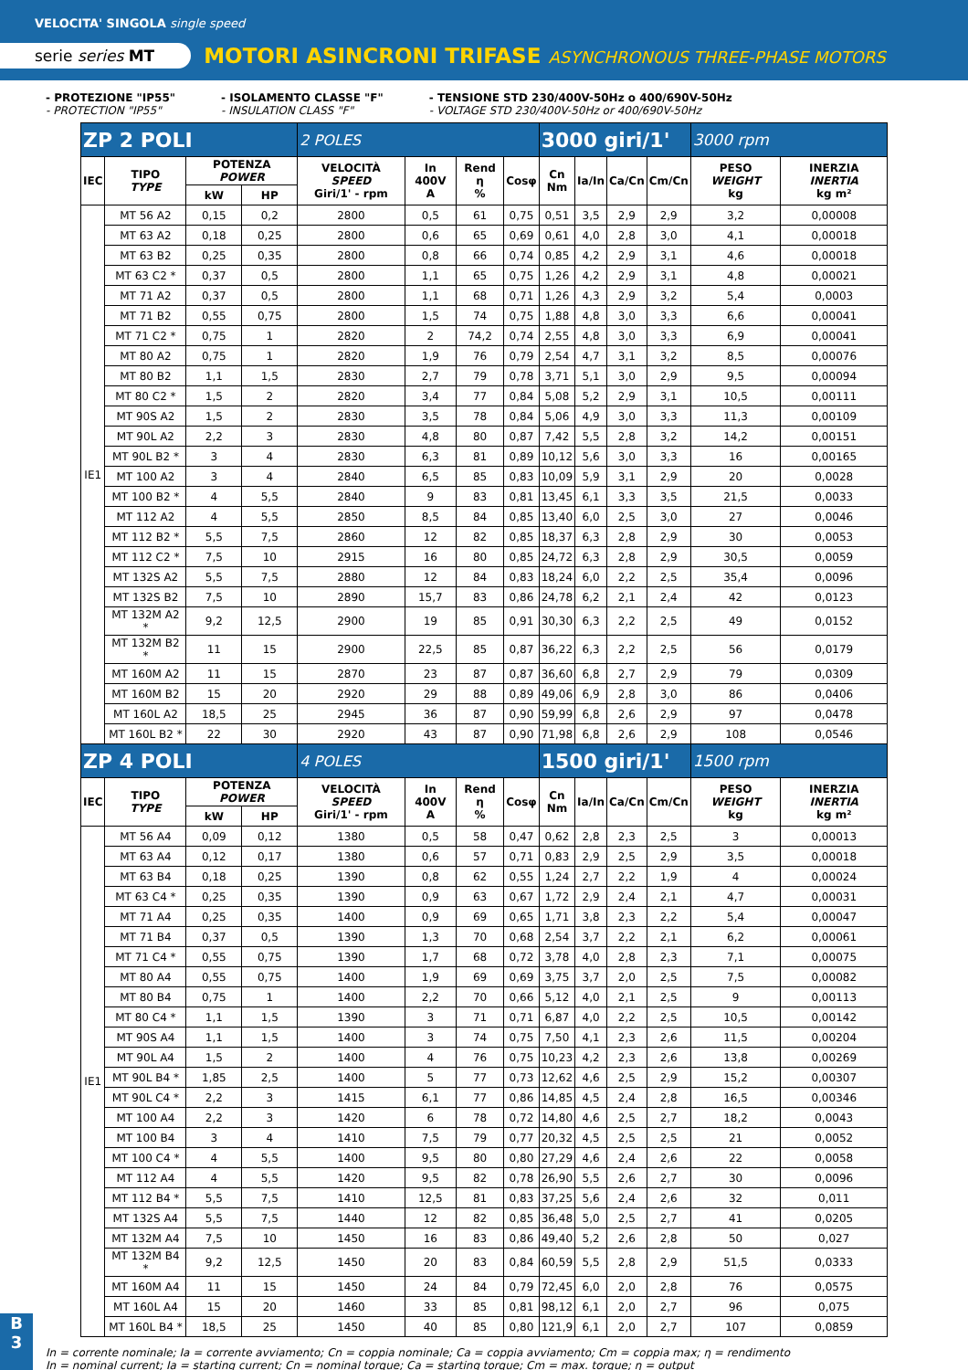VELOCITA' SINGOLA single speed
serie series MT MOTORI ASINCRONI TRIFASE ASYNCHRONOUS THREE-PHASE MOTORS
- PROTEZIONE "IP55"
- PROTECTION "IP55"
- ISOLAMENTO CLASSE "F"
- INSULATION CLASS "F"
- TENSIONE STD 230/400V-50Hz o 400/690V-50Hz
- VOLTAGE STD 230/400V-50Hz or 400/690V-50Hz
| ZP 2 POLI | | | | 2 POLES | | | | 3000 giri/1' | | | | 3000 rpm | |
| IEC | TIPO TYPE | POTENZA POWER | | VELOCITÀ SPEED Giri/1' - rpm | In 400V A | Rend η % | Cosφ | Cn Nm | Ia/In | Ca/Cn | Cm/Cn | PESO WEIGHT kg | INERZIA INERTIA kg m² |
| | | kW | HP | | | | | | | | | | |
| IE1 | MT 56 A2 | 0,15 | 0,2 | 2800 | 0,5 | 61 | 0,75 | 0,51 | 3,5 | 2,9 | 2,9 | 3,2 | 0,00008 |
| | MT 63 A2 | 0,18 | 0,25 | 2800 | 0,6 | 65 | 0,69 | 0,61 | 4,0 | 2,8 | 3,0 | 4,1 | 0,00018 |
| | MT 63 B2 | 0,25 | 0,35 | 2800 | 0,8 | 66 | 0,74 | 0,85 | 4,2 | 2,9 | 3,1 | 4,6 | 0,00018 |
| | MT 63 C2 * | 0,37 | 0,5 | 2800 | 1,1 | 65 | 0,75 | 1,26 | 4,2 | 2,9 | 3,1 | 4,8 | 0,00021 |
| | MT 71 A2 | 0,37 | 0,5 | 2800 | 1,1 | 68 | 0,71 | 1,26 | 4,3 | 2,9 | 3,2 | 5,4 | 0,0003 |
| | MT 71 B2 | 0,55 | 0,75 | 2800 | 1,5 | 74 | 0,75 | 1,88 | 4,8 | 3,0 | 3,3 | 6,6 | 0,00041 |
| | MT 71 C2 * | 0,75 | 1 | 2820 | 2 | 74,2 | 0,74 | 2,55 | 4,8 | 3,0 | 3,3 | 6,9 | 0,00041 |
| | MT 80 A2 | 0,75 | 1 | 2820 | 1,9 | 76 | 0,79 | 2,54 | 4,7 | 3,1 | 3,2 | 8,5 | 0,00076 |
| | MT 80 B2 | 1,1 | 1,5 | 2830 | 2,7 | 79 | 0,78 | 3,71 | 5,1 | 3,0 | 2,9 | 9,5 | 0,00094 |
| | MT 80 C2 * | 1,5 | 2 | 2820 | 3,4 | 77 | 0,84 | 5,08 | 5,2 | 2,9 | 3,1 | 10,5 | 0,00111 |
| | MT 90S A2 | 1,5 | 2 | 2830 | 3,5 | 78 | 0,84 | 5,06 | 4,9 | 3,0 | 3,3 | 11,3 | 0,00109 |
| | MT 90L A2 | 2,2 | 3 | 2830 | 4,8 | 80 | 0,87 | 7,42 | 5,5 | 2,8 | 3,2 | 14,2 | 0,00151 |
| | MT 90L B2 * | 3 | 4 | 2830 | 6,3 | 81 | 0,89 | 10,12 | 5,6 | 3,0 | 3,3 | 16 | 0,00165 |
| | MT 100 A2 | 3 | 4 | 2840 | 6,5 | 85 | 0,83 | 10,09 | 5,9 | 3,1 | 2,9 | 20 | 0,0028 |
| | MT 100 B2 * | 4 | 5,5 | 2840 | 9 | 83 | 0,81 | 13,45 | 6,1 | 3,3 | 3,5 | 21,5 | 0,0033 |
| | MT 112 A2 | 4 | 5,5 | 2850 | 8,5 | 84 | 0,85 | 13,40 | 6,0 | 2,5 | 3,0 | 27 | 0,0046 |
| | MT 112 B2 * | 5,5 | 7,5 | 2860 | 12 | 82 | 0,85 | 18,37 | 6,3 | 2,8 | 2,9 | 30 | 0,0053 |
| | MT 112 C2 * | 7,5 | 10 | 2915 | 16 | 80 | 0,85 | 24,72 | 6,3 | 2,8 | 2,9 | 30,5 | 0,0059 |
| | MT 132S A2 | 5,5 | 7,5 | 2880 | 12 | 84 | 0,83 | 18,24 | 6,0 | 2,2 | 2,5 | 35,4 | 0,0096 |
| | MT 132S B2 | 7,5 | 10 | 2890 | 15,7 | 83 | 0,86 | 24,78 | 6,2 | 2,1 | 2,4 | 42 | 0,0123 |
| | MT 132M A2 * | 9,2 | 12,5 | 2900 | 19 | 85 | 0,91 | 30,30 | 6,3 | 2,2 | 2,5 | 49 | 0,0152 |
| | MT 132M B2 * | 11 | 15 | 2900 | 22,5 | 85 | 0,87 | 36,22 | 6,3 | 2,2 | 2,5 | 56 | 0,0179 |
| | MT 160M A2 | 11 | 15 | 2870 | 23 | 87 | 0,87 | 36,60 | 6,8 | 2,7 | 2,9 | 79 | 0,0309 |
| | MT 160M B2 | 15 | 20 | 2920 | 29 | 88 | 0,89 | 49,06 | 6,9 | 2,8 | 3,0 | 86 | 0,0406 |
| | MT 160L A2 | 18,5 | 25 | 2945 | 36 | 87 | 0,90 | 59,99 | 6,8 | 2,6 | 2,9 | 97 | 0,0478 |
| | MT 160L B2 * | 22 | 30 | 2920 | 43 | 87 | 0,90 | 71,98 | 6,8 | 2,6 | 2,9 | 108 | 0,0546 |
| ZP 4 POLI | | | | 4 POLES | | | | 1500 giri/1' | | | | 1500 rpm | |
| IEC | TIPO TYPE | POTENZA POWER | | VELOCITÀ SPEED Giri/1' - rpm | In 400V A | Rend η % | Cosφ | Cn Nm | Ia/In | Ca/Cn | Cm/Cn | PESO WEIGHT kg | INERZIA INERTIA kg m² |
| | | kW | HP | | | | | | | | | | |
| IE1 | MT 56 A4 | 0,09 | 0,12 | 1380 | 0,5 | 58 | 0,47 | 0,62 | 2,8 | 2,3 | 2,5 | 3 | 0,00013 |
| | MT 63 A4 | 0,12 | 0,17 | 1380 | 0,6 | 57 | 0,71 | 0,83 | 2,9 | 2,5 | 2,9 | 3,5 | 0,00018 |
| | MT 63 B4 | 0,18 | 0,25 | 1390 | 0,8 | 62 | 0,55 | 1,24 | 2,7 | 2,2 | 1,9 | 4 | 0,00024 |
| | MT 63 C4 * | 0,25 | 0,35 | 1390 | 0,9 | 63 | 0,67 | 1,72 | 2,9 | 2,4 | 2,1 | 4,7 | 0,00031 |
| | MT 71 A4 | 0,25 | 0,35 | 1400 | 0,9 | 69 | 0,65 | 1,71 | 3,8 | 2,3 | 2,2 | 5,4 | 0,00047 |
| | MT 71 B4 | 0,37 | 0,5 | 1390 | 1,3 | 70 | 0,68 | 2,54 | 3,7 | 2,2 | 2,1 | 6,2 | 0,00061 |
| | MT 71 C4 * | 0,55 | 0,75 | 1390 | 1,7 | 68 | 0,72 | 3,78 | 4,0 | 2,8 | 2,3 | 7,1 | 0,00075 |
| | MT 80 A4 | 0,55 | 0,75 | 1400 | 1,9 | 69 | 0,69 | 3,75 | 3,7 | 2,0 | 2,5 | 7,5 | 0,00082 |
| | MT 80 B4 | 0,75 | 1 | 1400 | 2,2 | 70 | 0,66 | 5,12 | 4,0 | 2,1 | 2,5 | 9 | 0,00113 |
| | MT 80 C4 * | 1,1 | 1,5 | 1390 | 3 | 71 | 0,71 | 6,87 | 4,0 | 2,2 | 2,5 | 10,5 | 0,00142 |
| | MT 90S A4 | 1,1 | 1,5 | 1400 | 3 | 74 | 0,75 | 7,50 | 4,1 | 2,3 | 2,6 | 11,5 | 0,00204 |
| | MT 90L A4 | 1,5 | 2 | 1400 | 4 | 76 | 0,75 | 10,23 | 4,2 | 2,3 | 2,6 | 13,8 | 0,00269 |
| | MT 90L B4 * | 1,85 | 2,5 | 1400 | 5 | 77 | 0,73 | 12,62 | 4,6 | 2,5 | 2,9 | 15,2 | 0,00307 |
| | MT 90L C4 * | 2,2 | 3 | 1415 | 6,1 | 77 | 0,86 | 14,85 | 4,5 | 2,4 | 2,8 | 16,5 | 0,00346 |
| | MT 100 A4 | 2,2 | 3 | 1420 | 6 | 78 | 0,72 | 14,80 | 4,6 | 2,5 | 2,7 | 18,2 | 0,0043 |
| | MT 100 B4 | 3 | 4 | 1410 | 7,5 | 79 | 0,77 | 20,32 | 4,5 | 2,5 | 2,5 | 21 | 0,0052 |
| | MT 100 C4 * | 4 | 5,5 | 1400 | 9,5 | 80 | 0,80 | 27,29 | 4,6 | 2,4 | 2,6 | 22 | 0,0058 |
| | MT 112 A4 | 4 | 5,5 | 1420 | 9,5 | 82 | 0,78 | 26,90 | 5,5 | 2,6 | 2,7 | 30 | 0,0096 |
| | MT 112 B4 * | 5,5 | 7,5 | 1410 | 12,5 | 81 | 0,83 | 37,25 | 5,6 | 2,4 | 2,6 | 32 | 0,011 |
| | MT 132S A4 | 5,5 | 7,5 | 1440 | 12 | 82 | 0,85 | 36,48 | 5,0 | 2,5 | 2,7 | 41 | 0,0205 |
| | MT 132M A4 | 7,5 | 10 | 1450 | 16 | 83 | 0,86 | 49,40 | 5,2 | 2,6 | 2,8 | 50 | 0,027 |
| | MT 132M B4 * | 9,2 | 12,5 | 1450 | 20 | 83 | 0,84 | 60,59 | 5,5 | 2,8 | 2,9 | 51,5 | 0,0333 |
| | MT 160M A4 | 11 | 15 | 1450 | 24 | 84 | 0,79 | 72,45 | 6,0 | 2,0 | 2,8 | 76 | 0,0575 |
| | MT 160L A4 | 15 | 20 | 1460 | 33 | 85 | 0,81 | 98,12 | 6,1 | 2,0 | 2,7 | 96 | 0,075 |
| | MT 160L B4 * | 18,5 | 25 | 1450 | 40 | 85 | 0,80 | 121,9 | 6,1 | 2,0 | 2,7 | 107 | 0,0859 |
In = corrente nominale; Ia = corrente avviamento; Cn = coppia nominale; Ca = coppia avviamento; Cm = coppia max; η = rendimento
In = nominal current; Ia = starting current; Cn = nominal torque; Ca = starting torque; Cm = max. torque; η = output
B
3